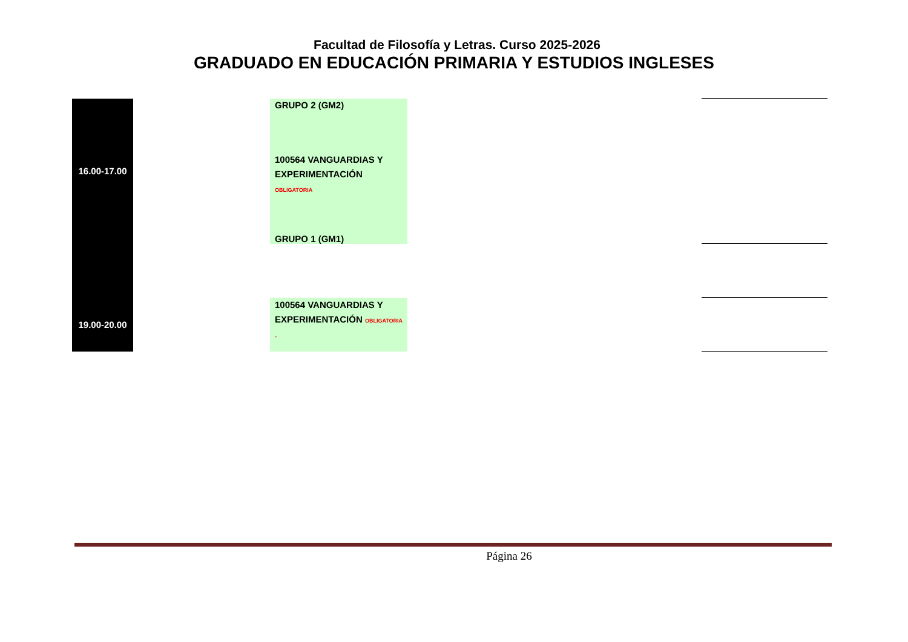Facultad de Filosofía y Letras. Curso 2025-2026
GRADUADO EN EDUCACIÓN PRIMARIA Y ESTUDIOS INGLESES
| 16.00-17.00 | | GRUPO 2 (GM2) 100564 VANGUARDIAS Y EXPERIMENTACIÓN OBLIGATORIA GRUPO 1 (GM1) | | |
| 19.00-20.00 | | 100564 VANGUARDIAS Y EXPERIMENTACIÓN OBLIGATORIA - | | |
Página 26